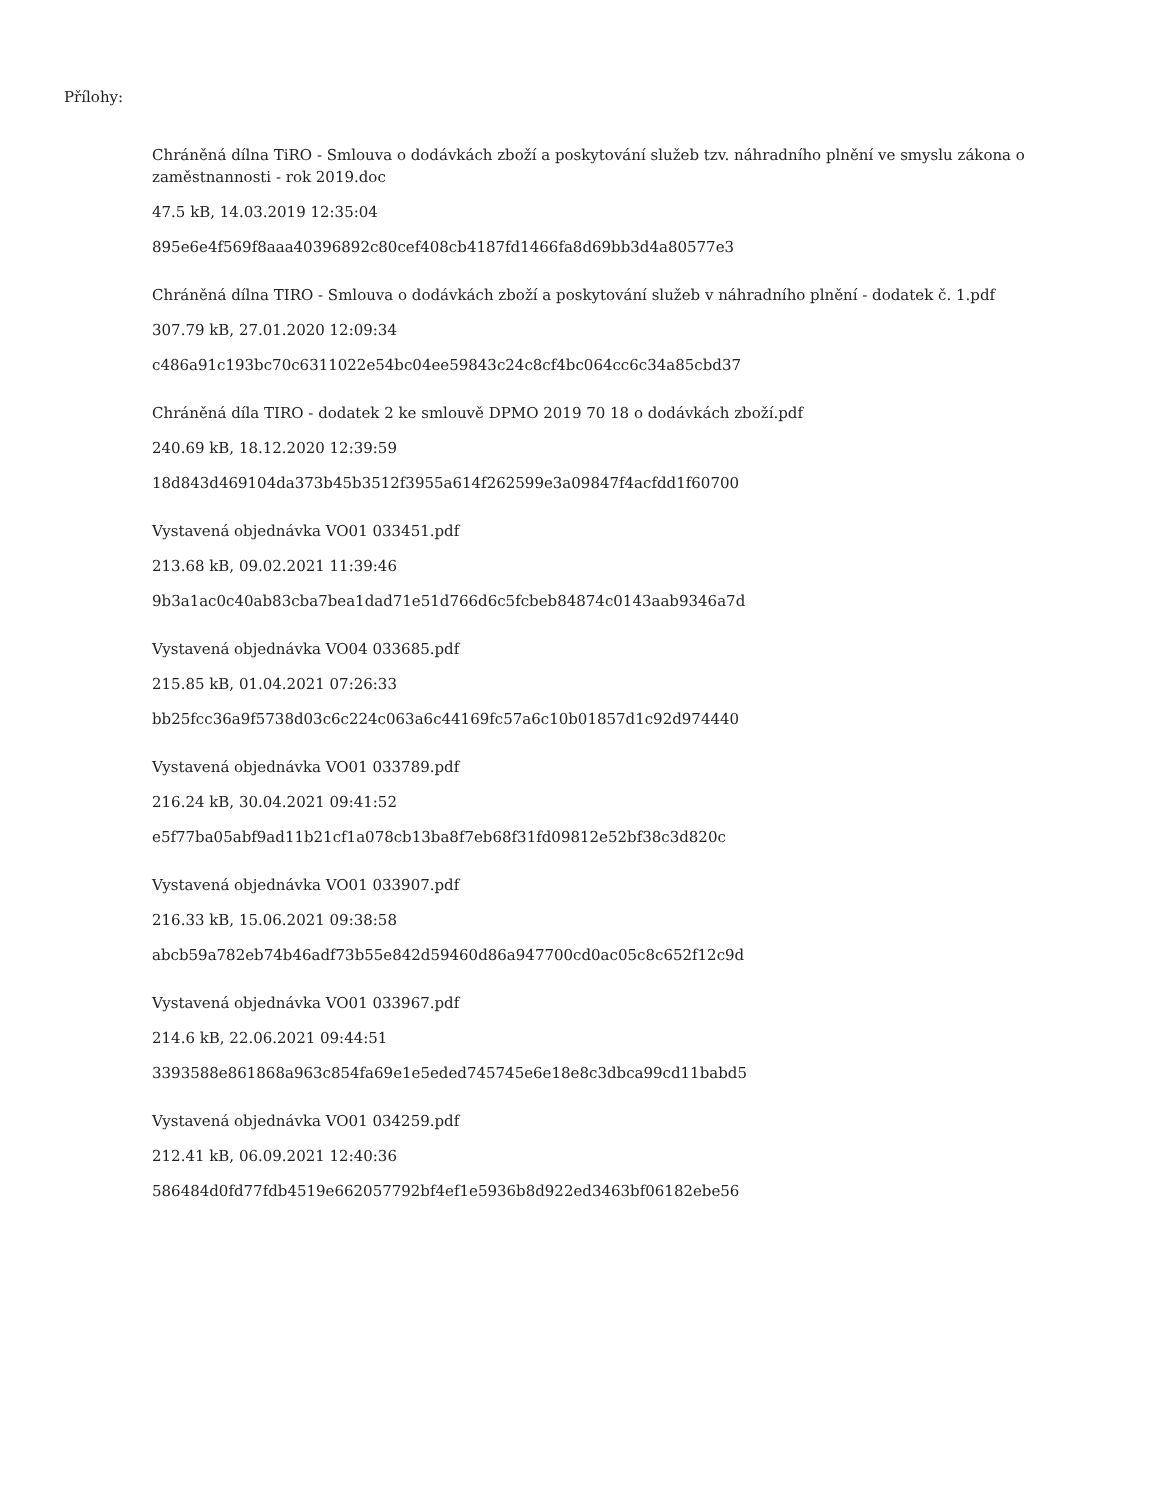Přílohy:
Chráněná dílna TiRO - Smlouva o dodávkách zboží a poskytování služeb tzv. náhradního plnění ve smyslu zákona o zaměstnannosti - rok 2019.doc
47.5 kB, 14.03.2019 12:35:04
895e6e4f569f8aaa40396892c80cef408cb4187fd1466fa8d69bb3d4a80577e3
Chráněná dílna TIRO - Smlouva o dodávkách zboží a poskytování služeb v náhradního plnění - dodatek č. 1.pdf
307.79 kB, 27.01.2020 12:09:34
c486a91c193bc70c6311022e54bc04ee59843c24c8cf4bc064cc6c34a85cbd37
Chráněná díla TIRO - dodatek 2 ke smlouvě DPMO 2019 70 18 o dodávkách zboží.pdf
240.69 kB, 18.12.2020 12:39:59
18d843d469104da373b45b3512f3955a614f262599e3a09847f4acfdd1f60700
Vystavená objednávka VO01 033451.pdf
213.68 kB, 09.02.2021 11:39:46
9b3a1ac0c40ab83cba7bea1dad71e51d766d6c5fcbeb84874c0143aab9346a7d
Vystavená objednávka VO04 033685.pdf
215.85 kB, 01.04.2021 07:26:33
bb25fcc36a9f5738d03c6c224c063a6c44169fc57a6c10b01857d1c92d974440
Vystavená objednávka VO01 033789.pdf
216.24 kB, 30.04.2021 09:41:52
e5f77ba05abf9ad11b21cf1a078cb13ba8f7eb68f31fd09812e52bf38c3d820c
Vystavená objednávka VO01 033907.pdf
216.33 kB, 15.06.2021 09:38:58
abcb59a782eb74b46adf73b55e842d59460d86a947700cd0ac05c8c652f12c9d
Vystavená objednávka VO01 033967.pdf
214.6 kB, 22.06.2021 09:44:51
3393588e861868a963c854fa69e1e5eded745745e6e18e8c3dbca99cd11babd5
Vystavená objednávka VO01 034259.pdf
212.41 kB, 06.09.2021 12:40:36
586484d0fd77fdb4519e662057792bf4ef1e5936b8d922ed3463bf06182ebe56